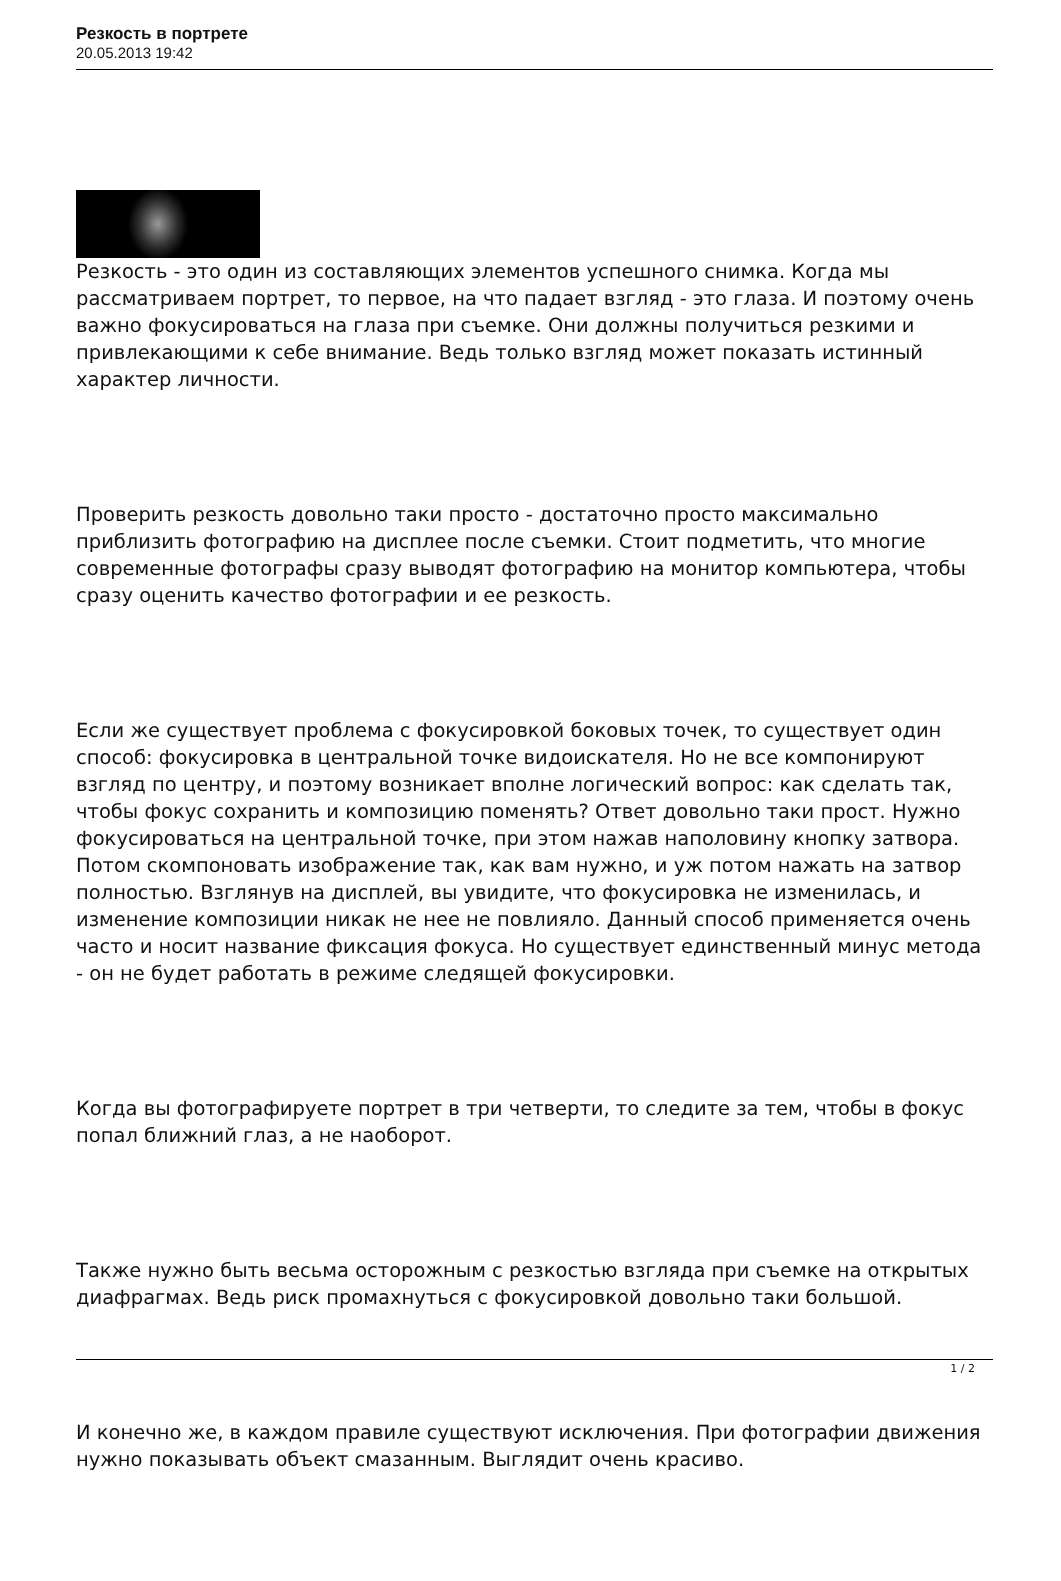Резкость в портрете
20.05.2013 19:42
Резкость - это один из составляющих элементов успешного снимка. Когда мы рассматриваем портрет, то первое, на что падает взгляд - это глаза. И поэтому очень важно фокусироваться на глаза при съемке. Они должны получиться резкими и привлекающими к себе внимание. Ведь только взгляд может показать истинный характер личности.
Проверить резкость довольно таки просто - достаточно просто максимально приблизить фотографию на дисплее после съемки. Стоит подметить, что многие современные фотографы сразу выводят фотографию на монитор компьютера, чтобы сразу оценить качество фотографии и ее резкость.
Если же существует проблема с фокусировкой боковых точек, то существует один способ: фокусировка в центральной точке видоискателя. Но не все компонируют взгляд по центру, и поэтому возникает вполне логический вопрос: как сделать так, чтобы фокус сохранить и композицию поменять? Ответ довольно таки прост. Нужно фокусироваться на центральной точке, при этом нажав наполовину кнопку затвора. Потом скомпоновать изображение так, как вам нужно, и уж потом нажать на затвор полностью. Взглянув на дисплей, вы увидите, что фокусировка не изменилась, и изменение композиции никак не нее не повлияло. Данный способ применяется очень часто и носит название фиксация фокуса. Но существует единственный минус метода - он не будет работать в режиме следящей фокусировки.
Когда вы фотографируете портрет в три четверти, то следите за тем, чтобы в фокус попал ближний глаз, а не наоборот.
Также нужно быть весьма осторожным с резкостью взгляда при съемке на открытых диафрагмах. Ведь риск промахнуться с фокусировкой довольно таки большой.
И конечно же, в каждом правиле существуют исключения. При фотографии движения нужно показывать объект смазанным. Выглядит очень красиво.
1 / 2